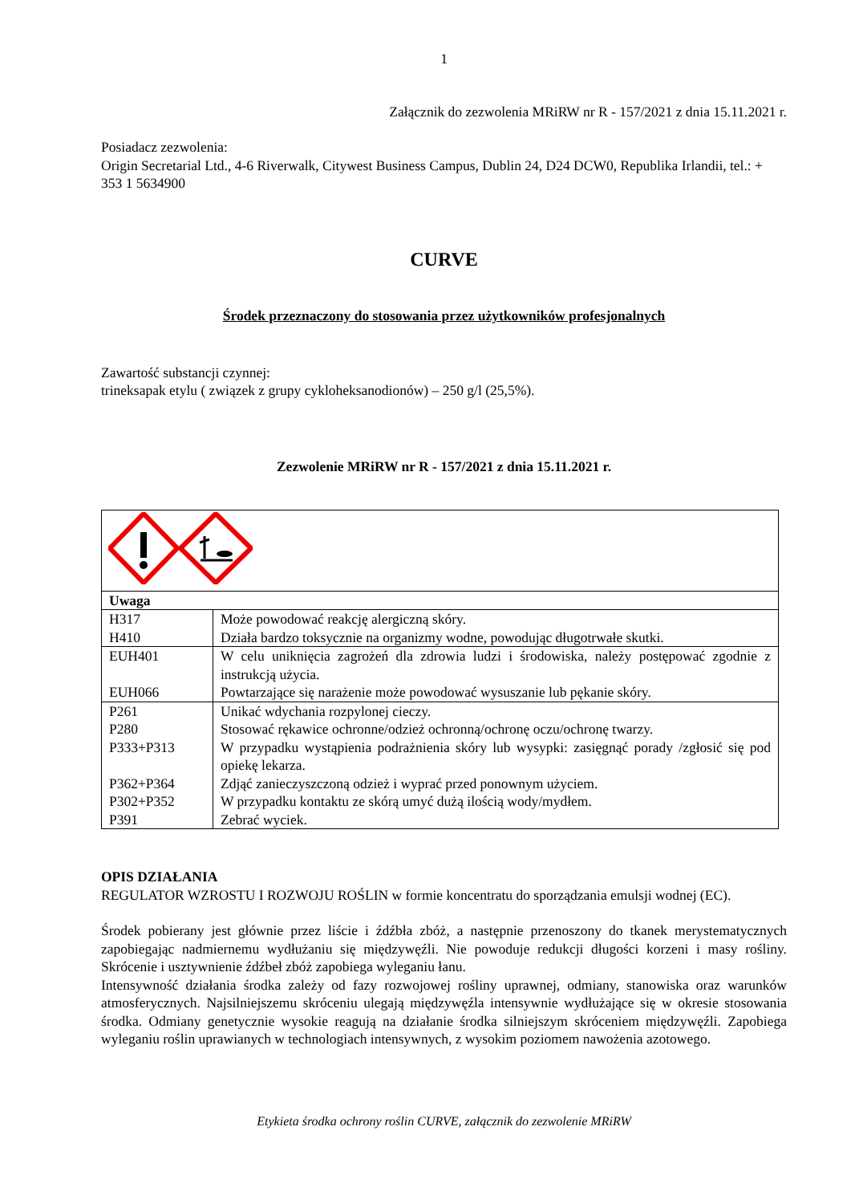1
Załącznik do zezwolenia MRiRW nr R - 157/2021 z dnia 15.11.2021 r.
Posiadacz zezwolenia:
Origin Secretarial Ltd., 4-6 Riverwalk, Citywest Business Campus, Dublin 24, D24 DCW0, Republika Irlandii, tel.: + 353 1 5634900
CURVE
Środek przeznaczony do stosowania przez użytkowników profesjonalnych
Zawartość substancji czynnej:
trineksapak etylu ( związek z grupy cykloheksanodionów) – 250 g/l (25,5%).
Zezwolenie MRiRW nr R - 157/2021 z dnia 15.11.2021 r.
| Uwaga | |
| H317 H410 | Może powodować reakcję alergiczną skóry. Działa bardzo toksycznie na organizmy wodne, powodując długotrwałe skutki. |
| EUH401 EUH066 | W celu uniknięcia zagrożeń dla zdrowia ludzi i środowiska, należy postępować zgodnie z instrukcją użycia. Powtarzające się narażenie może powodować wysuszanie lub pękanie skóry. |
| P261 P280 P333+P313 P362+P364 P302+P352 P391 | Unikać wdychania rozpylonej cieczy. Stosować rękawice ochronne/odzież ochronną/ochronę oczu/ochronę twarzy. W przypadku wystąpienia podrażnienia skóry lub wysypki: zasięgnąć porady /zgłosić się pod opiekę lekarza. Zdjąć zanieczyszczoną odzież i wyprać przed ponownym użyciem. W przypadku kontaktu ze skórą umyć dużą ilością wody/mydłem. Zebrać wyciek. |
OPIS DZIAŁANIA
REGULATOR WZROSTU I ROZWOJU ROŚLIN w formie koncentratu do sporządzania emulsji wodnej (EC).
Środek pobierany jest głównie przez liście i źdźbła zbóż, a następnie przenoszony do tkanek merystematycznych zapobiegając nadmiernemu wydłużaniu się międzywęźli. Nie powoduje redukcji długości korzeni i masy rośliny. Skrócenie i usztywnienie źdźbeł zbóż zapobiega wyleganiu łanu.
Intensywność działania środka zależy od fazy rozwojowej rośliny uprawnej, odmiany, stanowiska oraz warunków atmosferycznych. Najsilniejszemu skróceniu ulegają międzywęźla intensywnie wydłużające się w okresie stosowania środka. Odmiany genetycznie wysokie reagują na działanie środka silniejszym skróceniem międzywęźli. Zapobiega wyleganiu roślin uprawianych w technologiach intensywnych, z wysokim poziomem nawożenia azotowego.
Etykieta środka ochrony roślin CURVE, załącznik do zezwolenie MRiRW